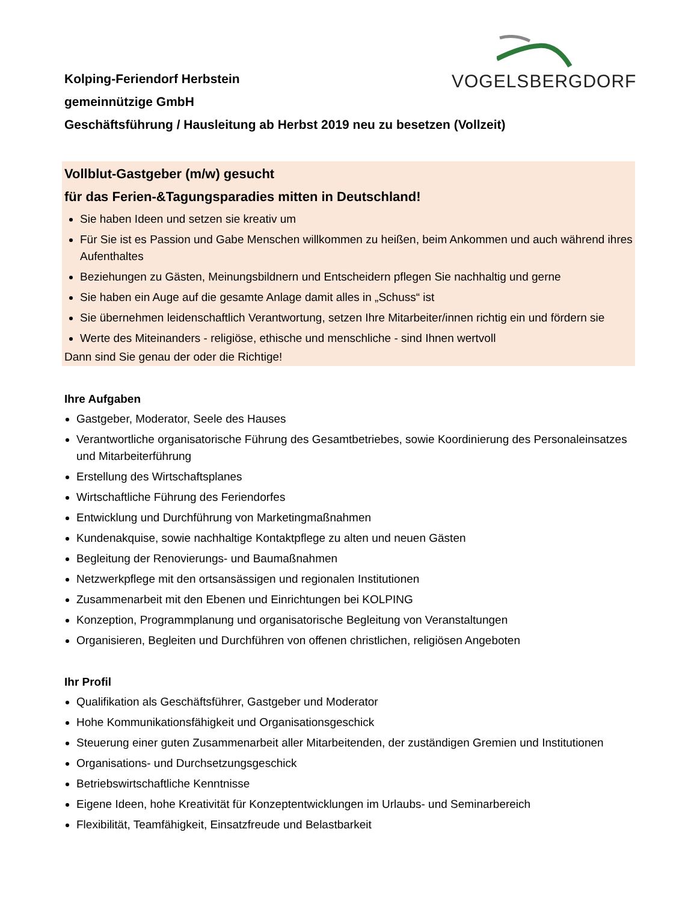VOGELSBERGDORF
Kolping-Feriendorf Herbstein
gemeinnützige GmbH
Geschäftsführung / Hausleitung ab Herbst 2019 neu zu besetzen (Vollzeit)
Vollblut-Gastgeber (m/w) gesucht
für das Ferien-&Tagungsparadies mitten in Deutschland!
Sie haben Ideen und setzen sie kreativ um
Für Sie ist es Passion und Gabe Menschen willkommen zu heißen, beim Ankommen und auch während ihres Aufenthaltes
Beziehungen zu Gästen, Meinungsbildnern und Entscheidern pflegen Sie nachhaltig und gerne
Sie haben ein Auge auf die gesamte Anlage damit alles in „Schuss“ ist
Sie übernehmen leidenschaftlich Verantwortung, setzen Ihre Mitarbeiter/innen richtig ein und fördern sie
Werte des Miteinanders - religiöse, ethische und menschliche - sind Ihnen wertvoll
Dann sind Sie genau der oder die Richtige!
Ihre Aufgaben
Gastgeber, Moderator, Seele des Hauses
Verantwortliche organisatorische Führung des Gesamtbetriebes, sowie Koordinierung des Personaleinsatzes und Mitarbeiterführung
Erstellung des Wirtschaftsplanes
Wirtschaftliche Führung des Feriendorfes
Entwicklung und Durchführung von Marketingmaßnahmen
Kundenakquise, sowie nachhaltige Kontaktpflege zu alten und neuen Gästen
Begleitung der Renovierungs- und Baumaßnahmen
Netzwerkpflege mit den ortsansässigen und regionalen Institutionen
Zusammenarbeit mit den Ebenen und Einrichtungen bei KOLPING
Konzeption, Programmplanung und organisatorische Begleitung von Veranstaltungen
Organisieren, Begleiten und Durchführen von offenen christlichen, religiösen Angeboten
Ihr Profil
Qualifikation als Geschäftsführer, Gastgeber und Moderator
Hohe Kommunikationsfähigkeit und Organisationsgeschick
Steuerung einer guten Zusammenarbeit aller Mitarbeitenden, der zuständigen Gremien und Institutionen
Organisations- und Durchsetzungsgeschick
Betriebswirtschaftliche Kenntnisse
Eigene Ideen, hohe Kreativität für Konzeptentwicklungen im Urlaubs- und Seminarbereich
Flexibilität, Teamfähigkeit, Einsatzfreude und Belastbarkeit